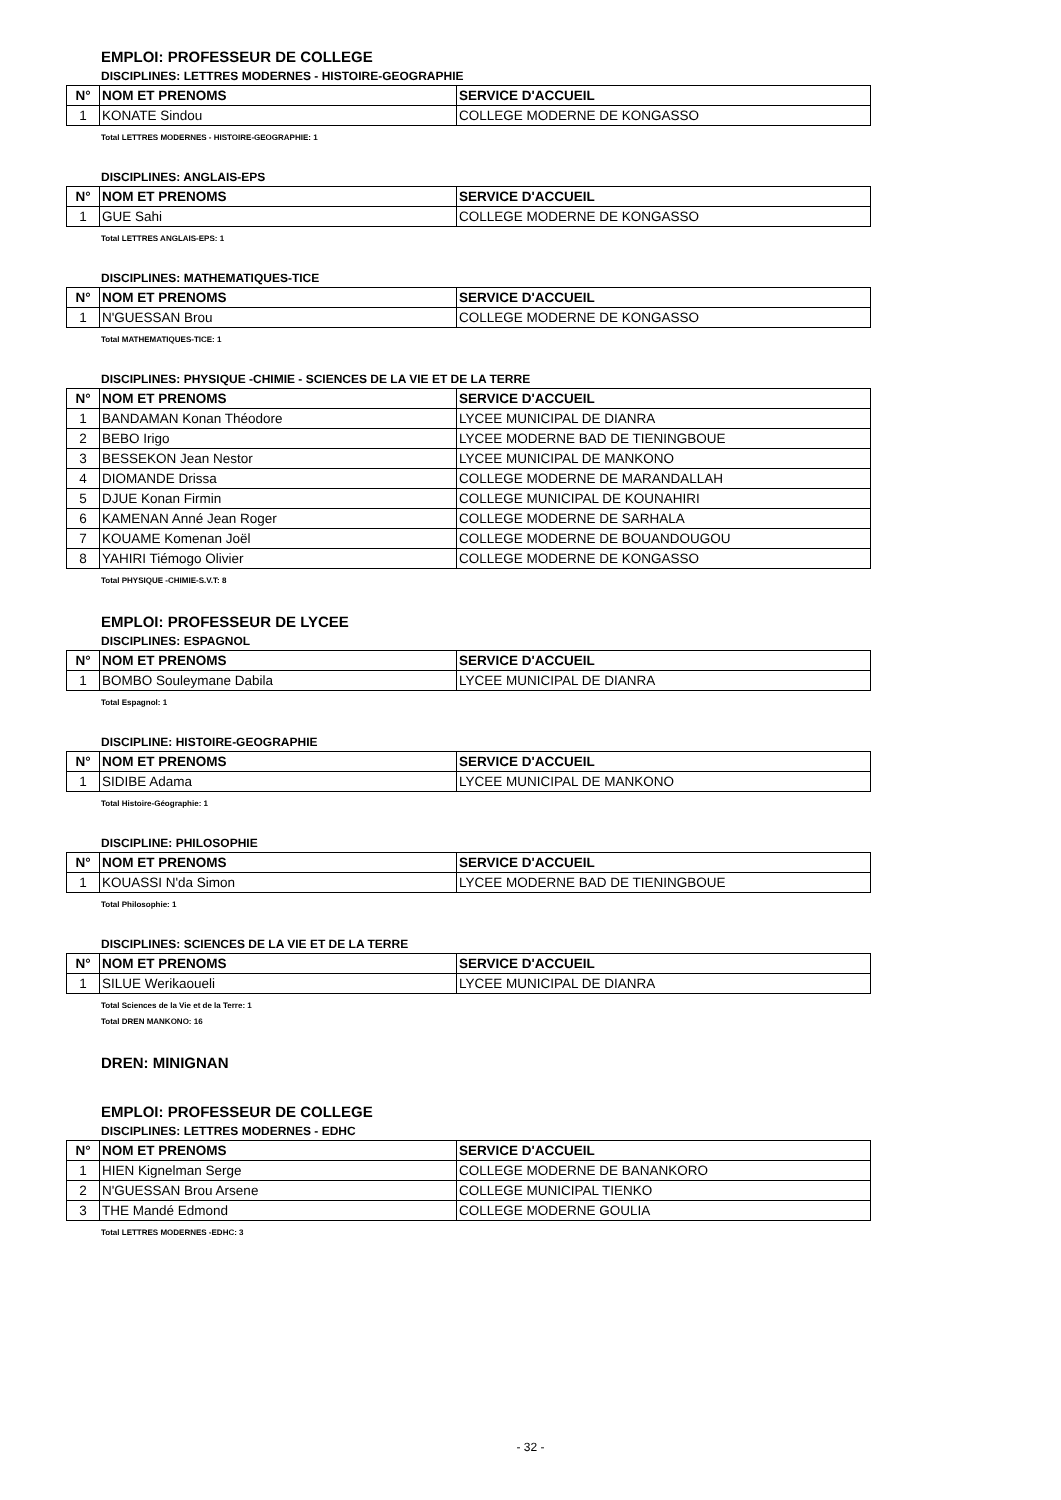EMPLOI: PROFESSEUR DE COLLEGE
DISCIPLINES: LETTRES MODERNES - HISTOIRE-GEOGRAPHIE
| N° | NOM ET PRENOMS | SERVICE D'ACCUEIL |
| --- | --- | --- |
| 1 | KONATE Sindou | COLLEGE MODERNE DE KONGASSO |
Total LETTRES MODERNES - HISTOIRE-GEOGRAPHIE: 1
DISCIPLINES: ANGLAIS-EPS
| N° | NOM ET PRENOMS | SERVICE D'ACCUEIL |
| --- | --- | --- |
| 1 | GUE Sahi | COLLEGE MODERNE DE KONGASSO |
Total LETTRES ANGLAIS-EPS: 1
DISCIPLINES: MATHEMATIQUES-TICE
| N° | NOM ET PRENOMS | SERVICE D'ACCUEIL |
| --- | --- | --- |
| 1 | N'GUESSAN Brou | COLLEGE MODERNE DE KONGASSO |
Total MATHEMATIQUES-TICE: 1
DISCIPLINES: PHYSIQUE -CHIMIE - SCIENCES DE LA VIE ET DE LA TERRE
| N° | NOM ET PRENOMS | SERVICE D'ACCUEIL |
| --- | --- | --- |
| 1 | BANDAMAN Konan Théodore | LYCEE MUNICIPAL DE DIANRA |
| 2 | BEBO Irigo | LYCEE MODERNE BAD DE TIENINGBOUE |
| 3 | BESSEKON Jean Nestor | LYCEE MUNICIPAL DE MANKONO |
| 4 | DIOMANDE Drissa | COLLEGE MODERNE DE MARANDALLAH |
| 5 | DJUE Konan Firmin | COLLEGE MUNICIPAL DE KOUNAHIRI |
| 6 | KAMENAN Anné Jean Roger | COLLEGE MODERNE DE SARHALA |
| 7 | KOUAME Komenan Joël | COLLEGE MODERNE DE BOUANDOUGOU |
| 8 | YAHIRI Tiémogo Olivier | COLLEGE MODERNE DE KONGASSO |
Total PHYSIQUE -CHIMIE-S.V.T: 8
EMPLOI: PROFESSEUR DE LYCEE
DISCIPLINES: ESPAGNOL
| N° | NOM ET PRENOMS | SERVICE D'ACCUEIL |
| --- | --- | --- |
| 1 | BOMBO Souleymane Dabila | LYCEE MUNICIPAL DE DIANRA |
Total Espagnol: 1
DISCIPLINE: HISTOIRE-GEOGRAPHIE
| N° | NOM ET PRENOMS | SERVICE D'ACCUEIL |
| --- | --- | --- |
| 1 | SIDIBE Adama | LYCEE MUNICIPAL DE MANKONO |
Total Histoire-Géographie: 1
DISCIPLINE: PHILOSOPHIE
| N° | NOM ET PRENOMS | SERVICE D'ACCUEIL |
| --- | --- | --- |
| 1 | KOUASSI N'da Simon | LYCEE MODERNE BAD DE TIENINGBOUE |
Total Philosophie: 1
DISCIPLINES: SCIENCES DE LA VIE ET DE LA TERRE
| N° | NOM ET PRENOMS | SERVICE D'ACCUEIL |
| --- | --- | --- |
| 1 | SILUE Werikaoueli | LYCEE MUNICIPAL DE DIANRA |
Total Sciences de la Vie et de la Terre: 1
Total DREN MANKONO: 16
DREN: MINIGNAN
EMPLOI: PROFESSEUR DE COLLEGE
DISCIPLINES: LETTRES MODERNES - EDHC
| N° | NOM ET PRENOMS | SERVICE D'ACCUEIL |
| --- | --- | --- |
| 1 | HIEN Kignelman Serge | COLLEGE MODERNE DE BANANKORO |
| 2 | N'GUESSAN Brou Arsene | COLLEGE MUNICIPAL TIENKO |
| 3 | THE Mandé Edmond | COLLEGE MODERNE GOULIA |
Total LETTRES MODERNES -EDHC: 3
- 32 -